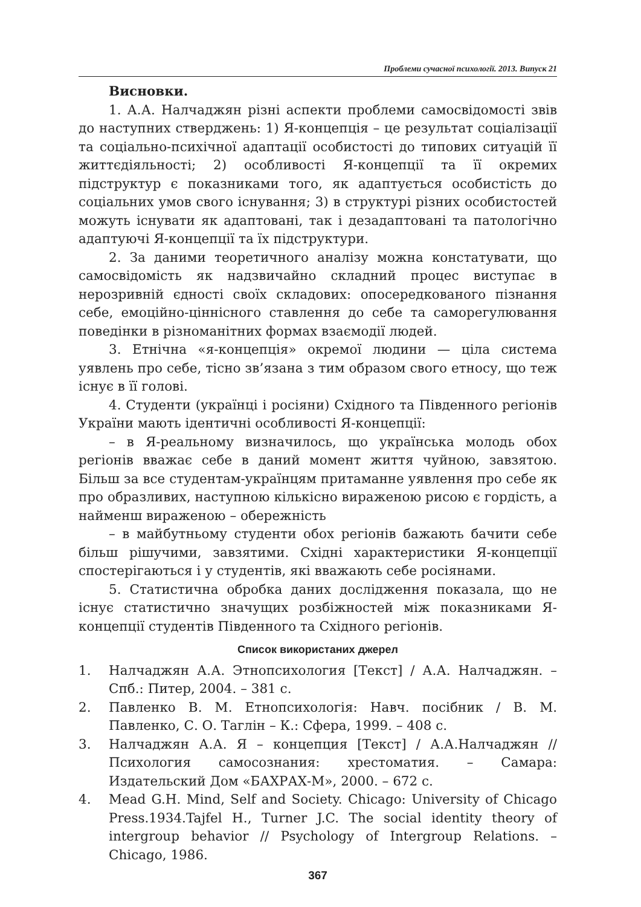Проблеми сучасної психології. 2013. Випуск 21
Висновки.
1. А.А. Налчаджян різні аспекти проблеми самосвідомості звів до наступних стверджень: 1) Я-концепція – це результат соціалізації та соціально-психічної адаптації особистості до типових ситуацій її життєдіяльності; 2) особливості Я-концепції та її окремих підструктур є показниками того, як адаптується особистість до соціальних умов свого існування; 3) в структурі різних особистостей можуть існувати як адаптовані, так і дезадаптовані та патологічно адаптуючі Я-концепції та їх підструктури.
2. За даними теоретичного аналізу можна констатувати, що самосвідомість як надзвичайно складний процес виступає в нерозривній єдності своїх складових: опосередкованого пізнання себе, емоційно-ціннісного ставлення до себе та саморегулювання поведінки в різноманітних формах взаємодії людей.
3. Етнічна «я-концепція» окремої людини — ціла система уявлень про себе, тісно зв’язана з тим образом свого етносу, що теж існує в її голові.
4. Студенти (українці і росіяни) Східного та Південного регіонів України мають ідентичні особливості Я-концепції:
– в Я-реальному визначилось, що українська молодь обох регіонів вважає себе в даний момент життя чуйною, завзятою. Більш за все студентам-українцям притаманне уявлення про себе як про образливих, наступною кількісно вираженою рисою є гордість, а найменш вираженою – обережність
– в майбутньому студенти обох регіонів бажають бачити себе більш рішучими, завзятими. Східні характеристики Я-концепції спостерігаються і у студентів, які вважають себе росіянами.
5. Статистична обробка даних дослідження показала, що не існує статистично значущих розбіжностей між показниками Я-концепції студентів Південного та Східного регіонів.
Список використаних джерел
1. Налчаджян А.А. Этнопсихология [Текст] / А.А. Налчаджян. – Спб.: Питер, 2004. – 381 с.
2. Павленко В. М. Етнопсихологія: Навч. посібник / В. М. Павленко, С. О. Таглін – К.: Сфера, 1999. – 408 с.
3. Налчаджян А.А. Я – концепция [Текст] / А.А.Налчаджян // Психология самосознания: хрестоматия. – Самара: Издательский Дом «БАХРАХ-М», 2000. – 672 с.
4. Mead G.H. Mind, Self and Society. Chicago: University of Chicago Press.1934.Tajfel H., Turner J.C. The social identity theory of intergroup behavior // Psychology of Intergroup Relations. – Chicago, 1986.
367